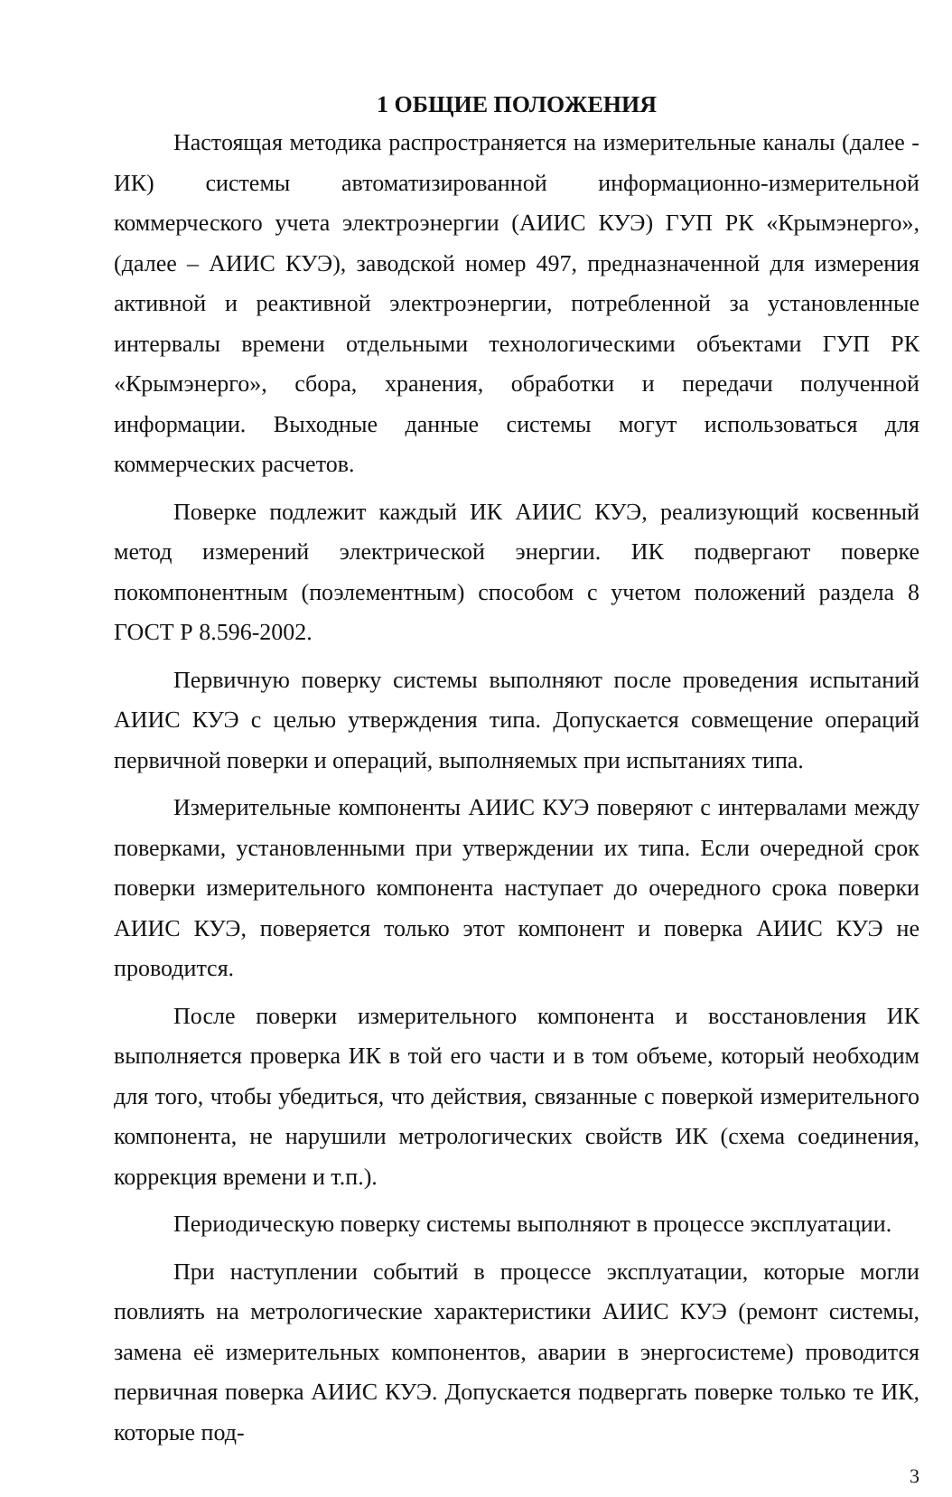1 ОБЩИЕ ПОЛОЖЕНИЯ
Настоящая методика распространяется на измерительные каналы (далее - ИК) системы автоматизированной информационно-измерительной коммерческого учета электроэнергии (АИИС КУЭ) ГУП РК «Крымэнерго», (далее – АИИС КУЭ), заводской номер 497, предназначенной для измерения активной и реактивной электроэнергии, потребленной за установленные интервалы времени отдельными технологическими объектами ГУП РК «Крымэнерго», сбора, хранения, обработки и передачи полученной информации. Выходные данные системы могут использоваться для коммерческих расчетов.
Поверке подлежит каждый ИК АИИС КУЭ, реализующий косвенный метод измерений электрической энергии. ИК подвергают поверке покомпонентным (поэлементным) способом с учетом положений раздела 8 ГОСТ Р 8.596-2002.
Первичную поверку системы выполняют после проведения испытаний АИИС КУЭ с целью утверждения типа. Допускается совмещение операций первичной поверки и операций, выполняемых при испытаниях типа.
Измерительные компоненты АИИС КУЭ поверяют с интервалами между поверками, установленными при утверждении их типа. Если очередной срок поверки измерительного компонента наступает до очередного срока поверки АИИС КУЭ, поверяется только этот компонент и поверка АИИС КУЭ не проводится.
После поверки измерительного компонента и восстановления ИК выполняется проверка ИК в той его части и в том объеме, который необходим для того, чтобы убедиться, что действия, связанные с поверкой измерительного компонента, не нарушили метрологических свойств ИК (схема соединения, коррекция времени и т.п.).
Периодическую поверку системы выполняют в процессе эксплуатации.
При наступлении событий в процессе эксплуатации, которые могли повлиять на метрологические характеристики АИИС КУЭ (ремонт системы, замена её измерительных компонентов, аварии в энергосистеме) проводится первичная поверка АИИС КУЭ. Допускается подвергать поверке только те ИК, которые под-
3